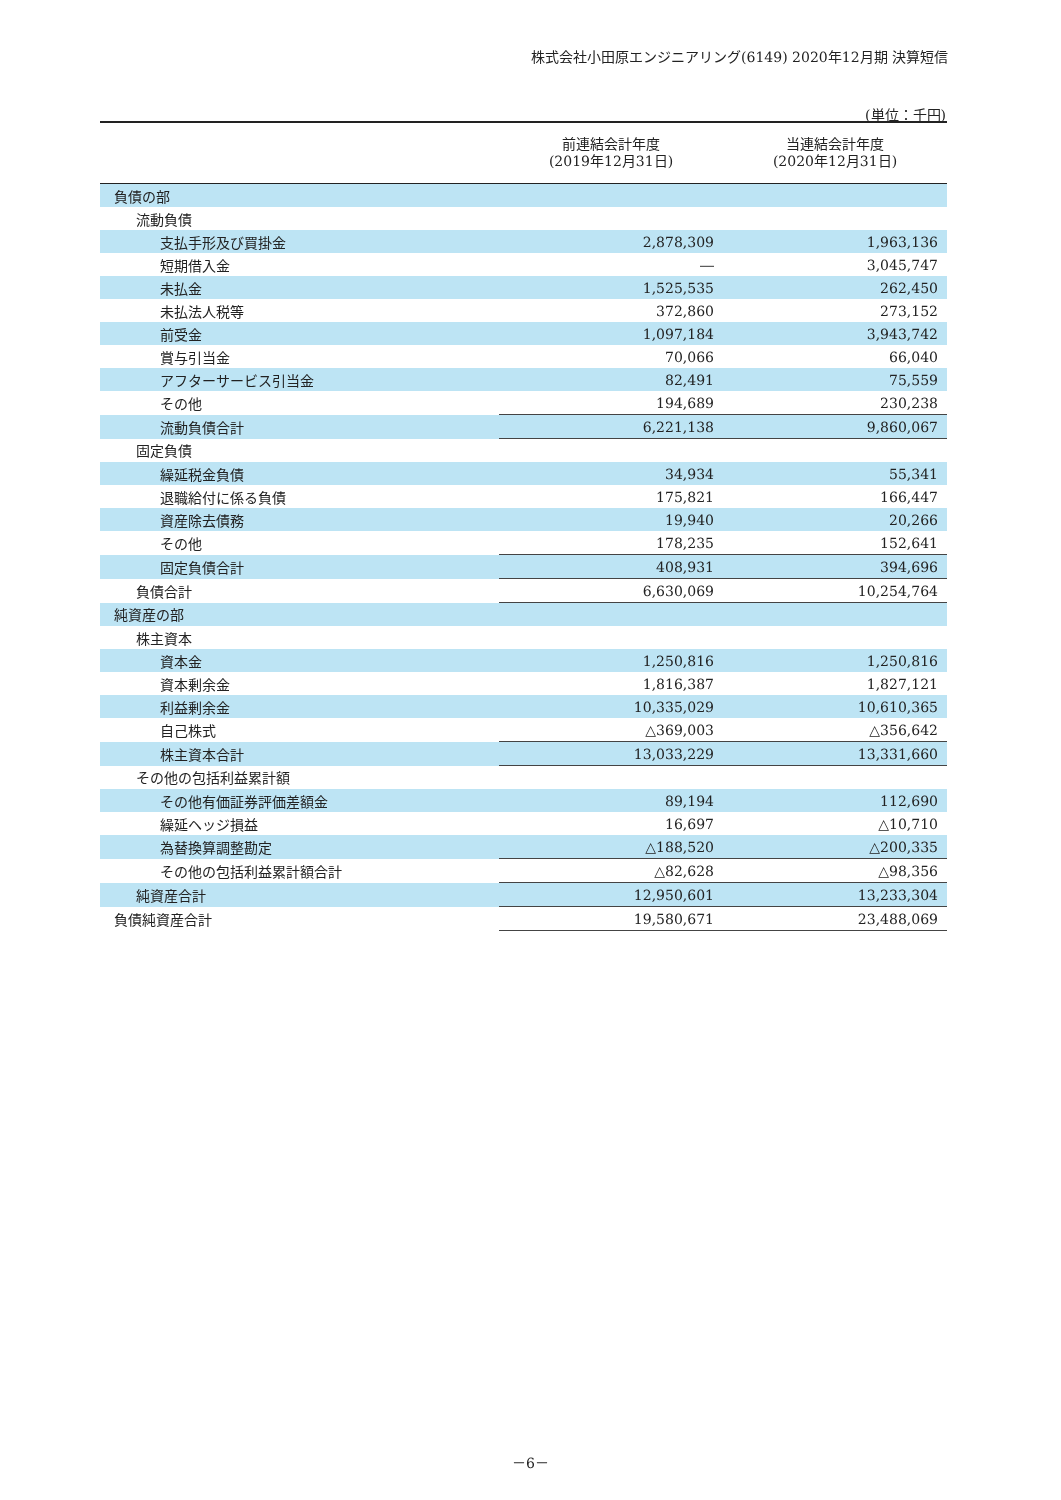株式会社小田原エンジニアリング(6149) 2020年12月期 決算短信
(単位：千円)
| | 前連結会計年度 (2019年12月31日) | 当連結会計年度 (2020年12月31日) |
| --- | --- | --- |
| 負債の部 | | |
| 流動負債 | | |
| 支払手形及び買掛金 | 2,878,309 | 1,963,136 |
| 短期借入金 | ― | 3,045,747 |
| 未払金 | 1,525,535 | 262,450 |
| 未払法人税等 | 372,860 | 273,152 |
| 前受金 | 1,097,184 | 3,943,742 |
| 賞与引当金 | 70,066 | 66,040 |
| アフターサービス引当金 | 82,491 | 75,559 |
| その他 | 194,689 | 230,238 |
| 流動負債合計 | 6,221,138 | 9,860,067 |
| 固定負債 | | |
| 繰延税金負債 | 34,934 | 55,341 |
| 退職給付に係る負債 | 175,821 | 166,447 |
| 資産除去債務 | 19,940 | 20,266 |
| その他 | 178,235 | 152,641 |
| 固定負債合計 | 408,931 | 394,696 |
| 負債合計 | 6,630,069 | 10,254,764 |
| 純資産の部 | | |
| 株主資本 | | |
| 資本金 | 1,250,816 | 1,250,816 |
| 資本剰余金 | 1,816,387 | 1,827,121 |
| 利益剰余金 | 10,335,029 | 10,610,365 |
| 自己株式 | △369,003 | △356,642 |
| 株主資本合計 | 13,033,229 | 13,331,660 |
| その他の包括利益累計額 | | |
| その他有価証券評価差額金 | 89,194 | 112,690 |
| 繰延ヘッジ損益 | 16,697 | △10,710 |
| 為替換算調整勘定 | △188,520 | △200,335 |
| その他の包括利益累計額合計 | △82,628 | △98,356 |
| 純資産合計 | 12,950,601 | 13,233,304 |
| 負債純資産合計 | 19,580,671 | 23,488,069 |
－6－